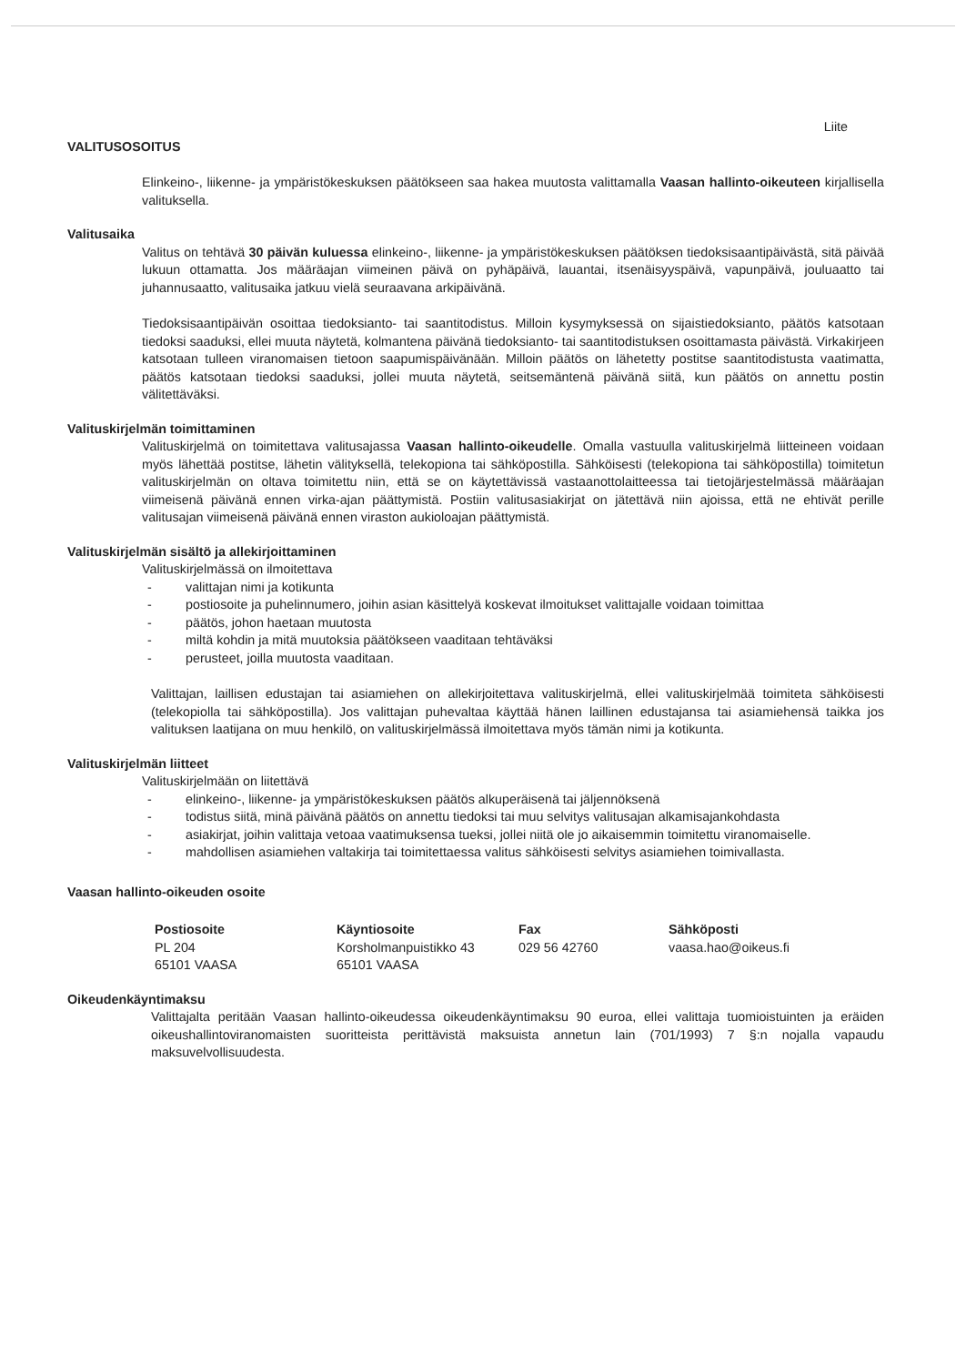Liite
VALITUSOSOITUS
Elinkeino-, liikenne- ja ympäristökeskuksen päätökseen saa hakea muutosta valittamalla Vaasan hallinto-oikeuteen kirjallisella valituksella.
Valitusaika
Valitus on tehtävä 30 päivän kuluessa elinkeino-, liikenne- ja ympäristökeskuksen päätöksen tiedoksisaantipäivästä, sitä päivää lukuun ottamatta. Jos määräajan viimeinen päivä on pyhäpäivä, lauantai, itsenäisyyspäivä, vapunpäivä, jouluaatto tai juhannusaatto, valitusaika jatkuu vielä seuraavana arkipäivänä.
Tiedoksisaantipäivän osoittaa tiedoksianto- tai saantitodistus. Milloin kysymyksessä on sijaistiedoksianto, päätös katsotaan tiedoksi saaduksi, ellei muuta näytetä, kolmantena päivänä tiedoksianto- tai saantitodistuksen osoittamasta päivästä. Virkakirjeen katsotaan tulleen viranomaisen tietoon saapumispäivänään. Milloin päätös on lähetetty postitse saantitodistusta vaatimatta, päätös katsotaan tiedoksi saaduksi, jollei muuta näytetä, seitsemäntenä päivänä siitä, kun päätös on annettu postin välitettäväksi.
Valituskirjelmän toimittaminen
Valituskirjelmä on toimitettava valitusajassa Vaasan hallinto-oikeudelle. Omalla vastuulla valituskirjelmä liitteineen voidaan myös lähettää postitse, lähetin välityksellä, telekopiona tai sähköpostilla. Sähköisesti (telekopiona tai sähköpostilla) toimitetun valituskirjelmän on oltava toimitettu niin, että se on käytettävissä vastaanottolaitteessa tai tietojärjestelmässä määräajan viimeisenä päivänä ennen virka-ajan päättymistä. Postiin valitusasiakirjat on jätettävä niin ajoissa, että ne ehtivät perille valitusajan viimeisenä päivänä ennen viraston aukioloajan päättymistä.
Valituskirjelmän sisältö ja allekirjoittaminen
Valituskirjelmässä on ilmoitettava
- valittajan nimi ja kotikunta
- postiosoite ja puhelinnumero, joihin asian käsittelyä koskevat ilmoitukset valittajalle voidaan toimittaa
- päätös, johon haetaan muutosta
- miltä kohdin ja mitä muutoksia päätökseen vaaditaan tehtäväksi
- perusteet, joilla muutosta vaaditaan.
Valittajan, laillisen edustajan tai asiamiehen on allekirjoitettava valituskirjelmä, ellei valituskirjelmää toimiteta sähköisesti (telekopiolla tai sähköpostilla). Jos valittajan puhevaltaa käyttää hänen laillinen edustajansa tai asiamiehensä taikka jos valituksen laatijana on muu henkilö, on valituskirjelmässä ilmoitettava myös tämän nimi ja kotikunta.
Valituskirjelmän liitteet
Valituskirjelmään on liitettävä
- elinkeino-, liikenne- ja ympäristökeskuksen päätös alkuperäisenä tai jäljennöksenä
- todistus siitä, minä päivänä päätös on annettu tiedoksi tai muu selvitys valitusajan alkamisajankohdasta
- asiakirjat, joihin valittaja vetoaa vaatimuksensa tueksi, jollei niitä ole jo aikaisemmin toimitettu viranomaiselle.
- mahdollisen asiamiehen valtakirja tai toimitettaessa valitus sähköisesti selvitys asiamiehen toimivallasta.
Vaasan hallinto-oikeuden osoite
Postiosoite
PL 204
65101 VAASA
Käyntiosoite
Korsholmanpuistikko 43
65101 VAASA
Fax
029 56 42760
Sähköposti
vaasa.hao@oikeus.fi
Oikeudenkäyntimaksu
Valittajalta peritään Vaasan hallinto-oikeudessa oikeudenkäyntimaksu 90 euroa, ellei valittaja tuomioistuinten ja eräiden oikeushallintoviranomaisten suoritteista perittävistä maksuista annetun lain (701/1993) 7 §:n nojalla vapaudu maksuvelvollisuudesta.